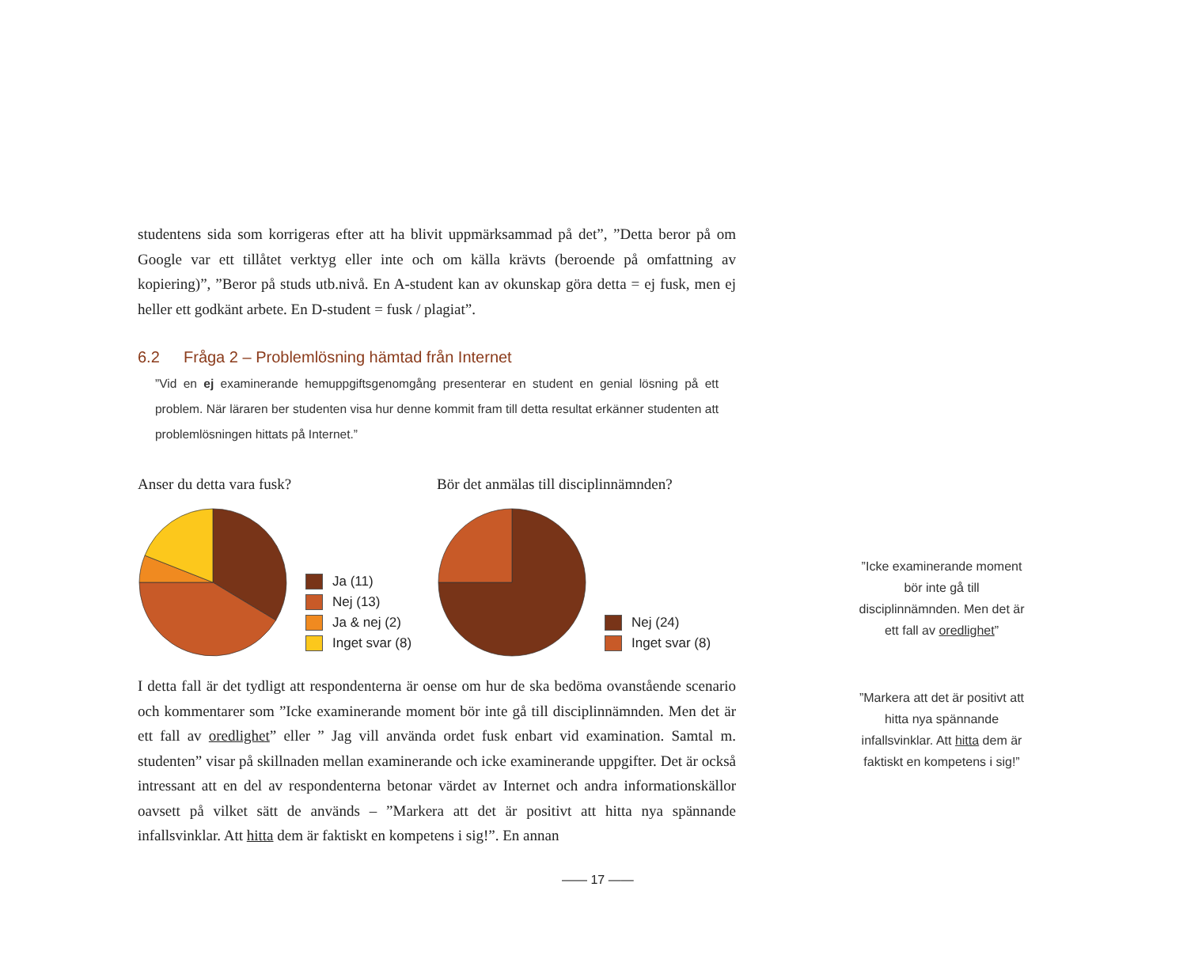studentens sida som korrigeras efter att ha blivit uppmärksammad på det”, ”Detta beror på om Google var ett tillåtet verktyg eller inte och om källa krävts (beroende på omfattning av kopiering)”, ”Beror på studs utb.nivå. En A-student kan av okunskap göra detta = ej fusk, men ej heller ett godkänt arbete. En D-student = fusk / plagiat”.
6.2 Fråga 2 – Problemlösning hämtad från Internet
”Vid en ej examinerande hemuppgiftsgenomgång presenterar en student en genial lösning på ett problem. När läraren ber studenten visa hur denne kommit fram till detta resultat erkänner studenten att problemlösningen hittats på Internet.”
Anser du detta vara fusk?
Ja (11)
Nej (13)
Ja & nej (2)
Inget svar (8)
Bör det anmälas till disciplinnämnden?
Nej (24)
Inget svar (8)
I detta fall är det tydligt att respondenterna är oense om hur de ska bedöma ovanstående scenario och kommentarer som ”Icke examinerande moment bör inte gå till disciplinnämnden. Men det är ett fall av oredlighet” eller ” Jag vill använda ordet fusk enbart vid examination. Samtal m. studenten” visar på skillnaden mellan examinerande och icke examinerande uppgifter. Det är också intressant att en del av respondenterna betonar värdet av Internet och andra informationskällor oavsett på vilket sätt de används – ”Markera att det är positivt att hitta nya spännande infallsvinklar. Att hitta dem är faktiskt en kompetens i sig!”. En annan
”Icke examinerande moment bör inte gå till disciplinnämnden. Men det är ett fall av oredlighet”
”Markera att det är positivt att hitta nya spännande infallsvinklar. Att hitta dem är faktiskt en kompetens i sig!”
—— 17 ——